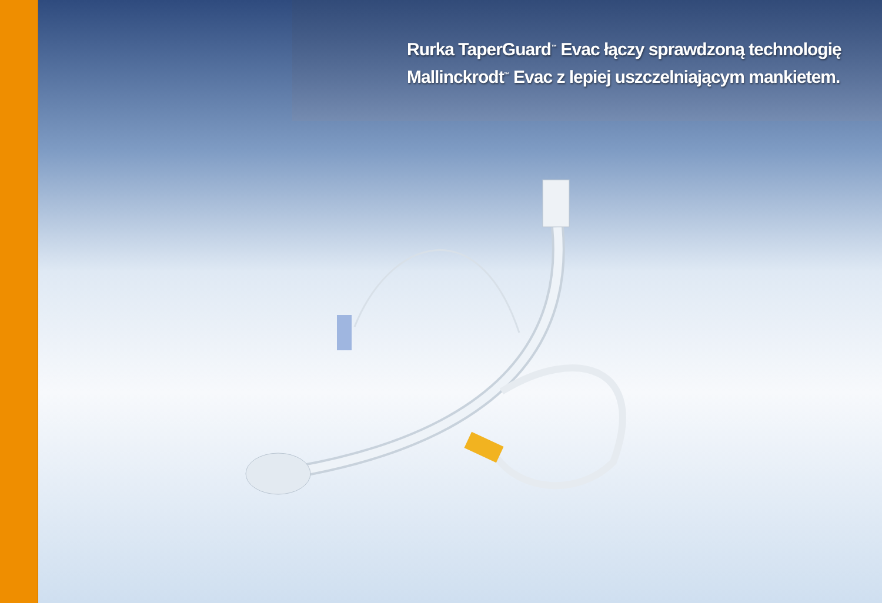Rurka TaperGuard<sup>™</sup> Evac łączy sprawdzoną technologię
Mallinckrodt<sup>™</sup> Evac z lepiej uszczelniającym mankietem.